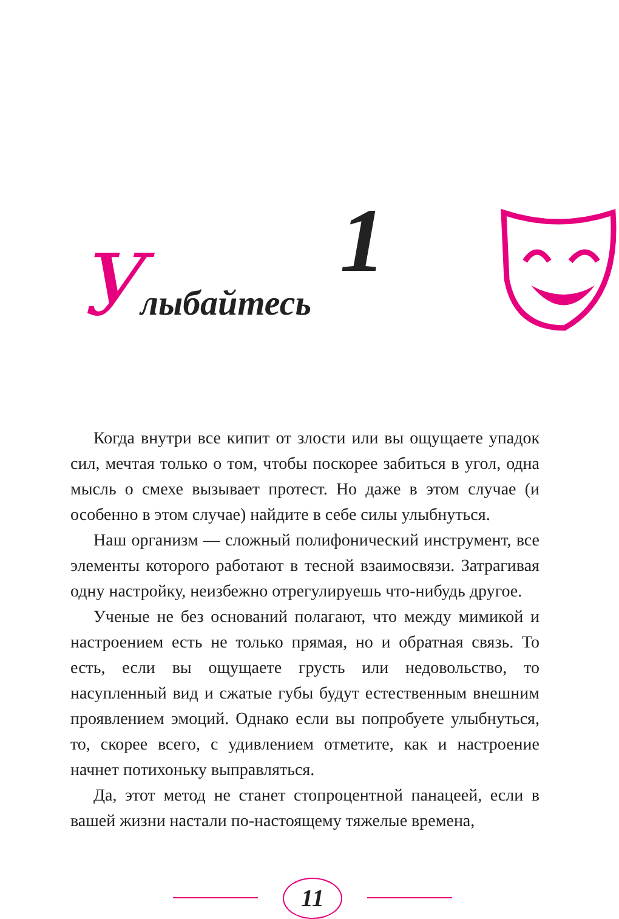1
Улыбайтесь
Когда внутри все кипит от злости или вы ощущаете упадок сил, мечтая только о том, чтобы поскорее забиться в угол, одна мысль о смехе вызывает протест. Но даже в этом случае (и особенно в этом случае) найдите в себе силы улыбнуться.
Наш организм — сложный полифонический инструмент, все элементы которого работают в тесной взаимосвязи. Затрагивая одну настройку, неизбежно отрегулируешь что-нибудь другое.
Ученые не без оснований полагают, что между мимикой и настроением есть не только прямая, но и обратная связь. То есть, если вы ощущаете грусть или недовольство, то насупленный вид и сжатые губы будут естественным внешним проявлением эмоций. Однако если вы попробуете улыбнуться, то, скорее всего, с удивлением отметите, как и настроение начнет потихоньку выправляться.
Да, этот метод не станет стопроцентной панацеей, если в вашей жизни настали по-настоящему тяжелые времена,
11